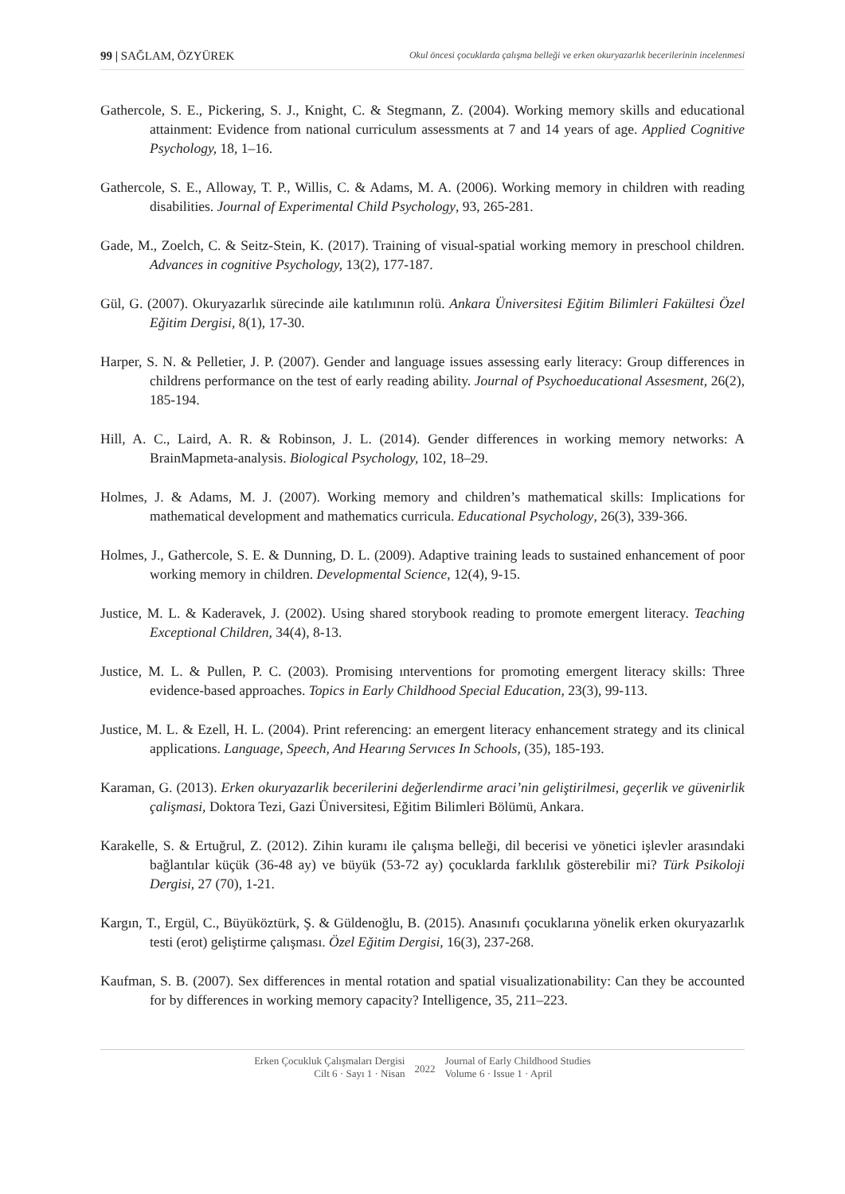99 | SAĞLAM, ÖZYÜREK Okul öncesi çocuklarda çalışma belleği ve erken okuryazarlık becerilerinin incelenmesi
Gathercole, S. E., Pickering, S. J., Knight, C. & Stegmann, Z. (2004). Working memory skills and educational attainment: Evidence from national curriculum assessments at 7 and 14 years of age. Applied Cognitive Psychology, 18, 1–16.
Gathercole, S. E., Alloway, T. P., Willis, C. & Adams, M. A. (2006). Working memory in children with reading disabilities. Journal of Experimental Child Psychology, 93, 265-281.
Gade, M., Zoelch, C. & Seitz-Stein, K. (2017). Training of visual-spatial working memory in preschool children. Advances in cognitive Psychology, 13(2), 177-187.
Gül, G. (2007). Okuryazarlık sürecinde aile katılımının rolü. Ankara Üniversitesi Eğitim Bilimleri Fakültesi Özel Eğitim Dergisi, 8(1), 17-30.
Harper, S. N. & Pelletier, J. P. (2007). Gender and language issues assessing early literacy: Group differences in childrens performance on the test of early reading ability. Journal of Psychoeducational Assesment, 26(2), 185-194.
Hill, A. C., Laird, A. R. & Robinson, J. L. (2014). Gender differences in working memory networks: A BrainMapmeta-analysis. Biological Psychology, 102, 18–29.
Holmes, J. & Adams, M. J. (2007). Working memory and children’s mathematical skills: Implications for mathematical development and mathematics curricula. Educational Psychology, 26(3), 339-366.
Holmes, J., Gathercole, S. E. & Dunning, D. L. (2009). Adaptive training leads to sustained enhancement of poor working memory in children. Developmental Science, 12(4), 9-15.
Justice, M. L. & Kaderavek, J. (2002). Using shared storybook reading to promote emergent literacy. Teaching Exceptional Children, 34(4), 8-13.
Justice, M. L. & Pullen, P. C. (2003). Promising ınterventions for promoting emergent literacy skills: Three evidence-based approaches. Topics in Early Childhood Special Education, 23(3), 99-113.
Justice, M. L. & Ezell, H. L. (2004). Print referencing: an emergent literacy enhancement strategy and its clinical applications. Language, Speech, And Hearıng Servıces In Schools, (35), 185-193.
Karaman, G. (2013). Erken okuryazarlik becerilerini değerlendirme araci’nin geliştirilmesi, geçerlik ve güvenirlik çalişmasi, Doktora Tezi, Gazi Üniversitesi, Eğitim Bilimleri Bölümü, Ankara.
Karakelle, S. & Ertuğrul, Z. (2012). Zihin kuramı ile çalışma belleği, dil becerisi ve yönetici işlevler arasındaki bağlantılar küçük (36-48 ay) ve büyük (53-72 ay) çocuklarda farklılık gösterebilir mi? Türk Psikoloji Dergisi, 27 (70), 1-21.
Kargın, T., Ergül, C., Büyüköztürk, Ş. & Güldenoğlu, B. (2015). Anasınıfı çocuklarına yönelik erken okuryazarlık testi (erot) geliştirme çalışması. Özel Eğitim Dergisi, 16(3), 237-268.
Kaufman, S. B. (2007). Sex differences in mental rotation and spatial visualizationability: Can they be accounted for by differences in working memory capacity? Intelligence, 35, 211–223.
Erken Çocukluk Çalışmaları Dergisi
Cilt 6 · Sayı 1 · Nisan
2022
Journal of Early Childhood Studies
Volume 6 · Issue 1 · April